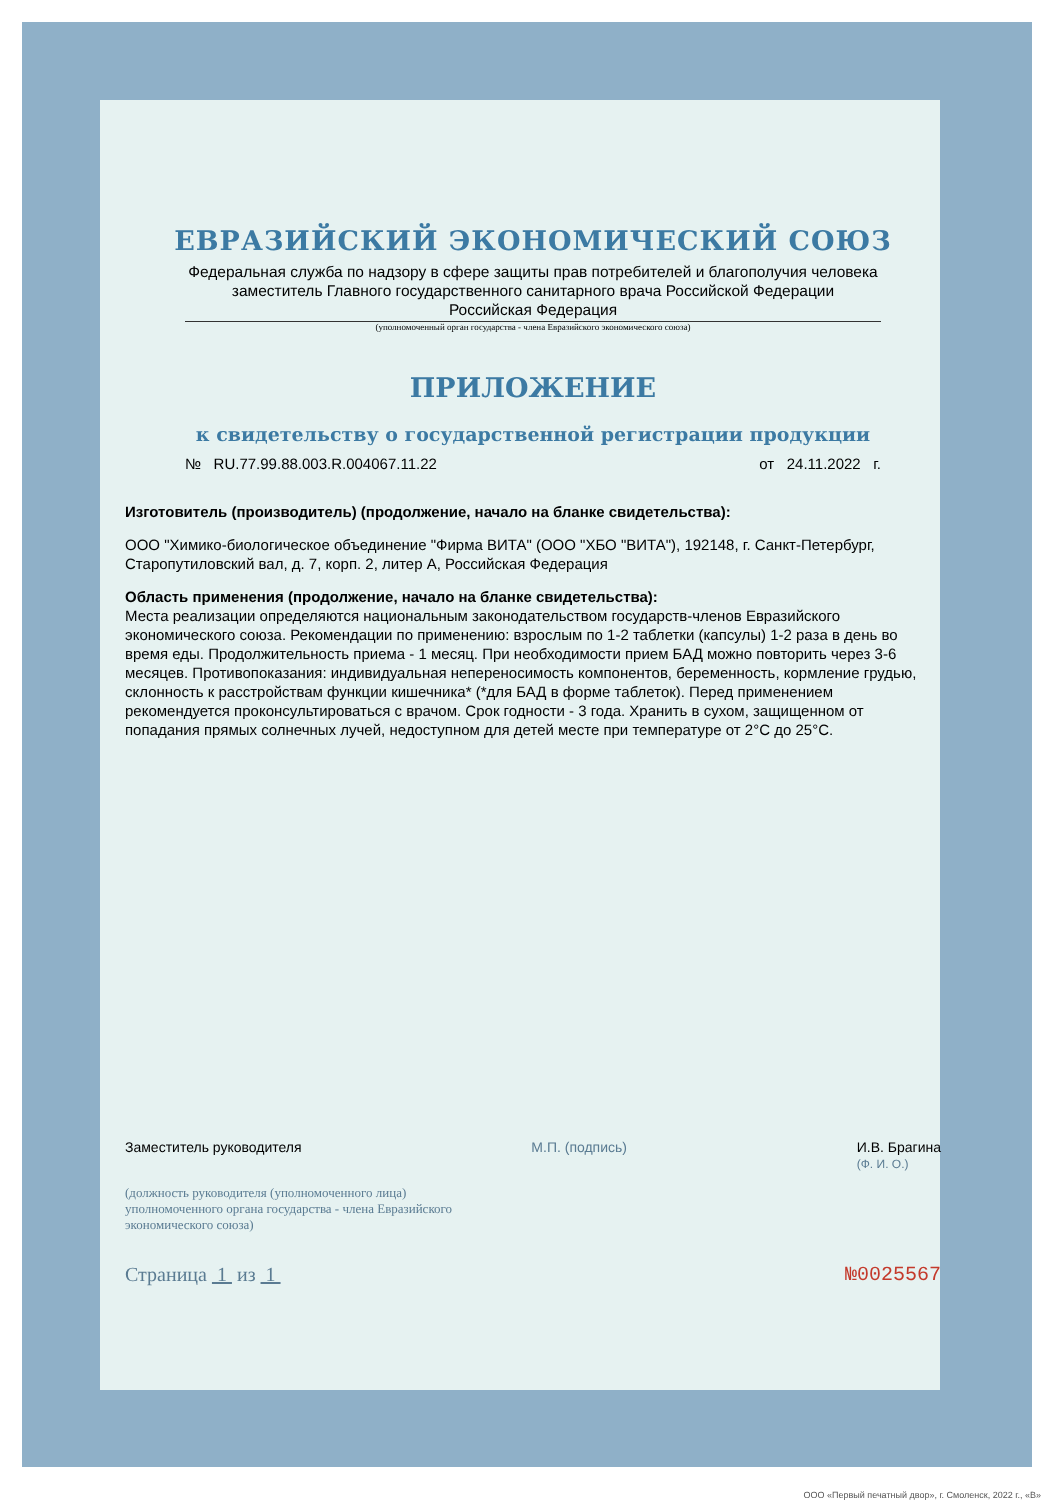ЕВРАЗИЙСКИЙ ЭКОНОМИЧЕСКИЙ СОЮЗ
Федеральная служба по надзору в сфере защиты прав потребителей и благополучия человека
заместитель Главного государственного санитарного врача Российской Федерации
Российская Федерация
(уполномоченный орган государства - члена Евразийского экономического союза)
ПРИЛОЖЕНИЕ
к свидетельству о государственной регистрации продукции
№ RU.77.99.88.003.R.004067.11.22 от 24.11.2022 г.
Изготовитель (производитель) (продолжение, начало на бланке свидетельства):
ООО "Химико-биологическое объединение "Фирма ВИТА" (ООО "ХБО "ВИТА"), 192148, г. Санкт-Петербург, Старопутиловский вал, д. 7, корп. 2, литер А, Российская Федерация
Область применения (продолжение, начало на бланке свидетельства):
Места реализации определяются национальным законодательством государств-членов Евразийского экономического союза. Рекомендации по применению: взрослым по 1-2 таблетки (капсулы) 1-2 раза в день во время еды. Продолжительность приема - 1 месяц. При необходимости прием БАД можно повторить через 3-6 месяцев. Противопоказания: индивидуальная непереносимость компонентов, беременность, кормление грудью, склонность к расстройствам функции кишечника* (*для БАД в форме таблеток). Перед применением рекомендуется проконсультироваться с врачом. Срок годности - 3 года. Хранить в сухом, защищенном от попадания прямых солнечных лучей, недоступном для детей месте при температуре от 2°С до 25°С.
Заместитель руководителя М.П. (подпись) И.В. Брагина
(Ф. И. О.)
(должность руководителя (уполномоченного лица) уполномоченного органа государства - члена Евразийского экономического союза)
Страница 1 из 1 №0025567
ООО «Первый печатный двор», г. Смоленск, 2022 г., «В»